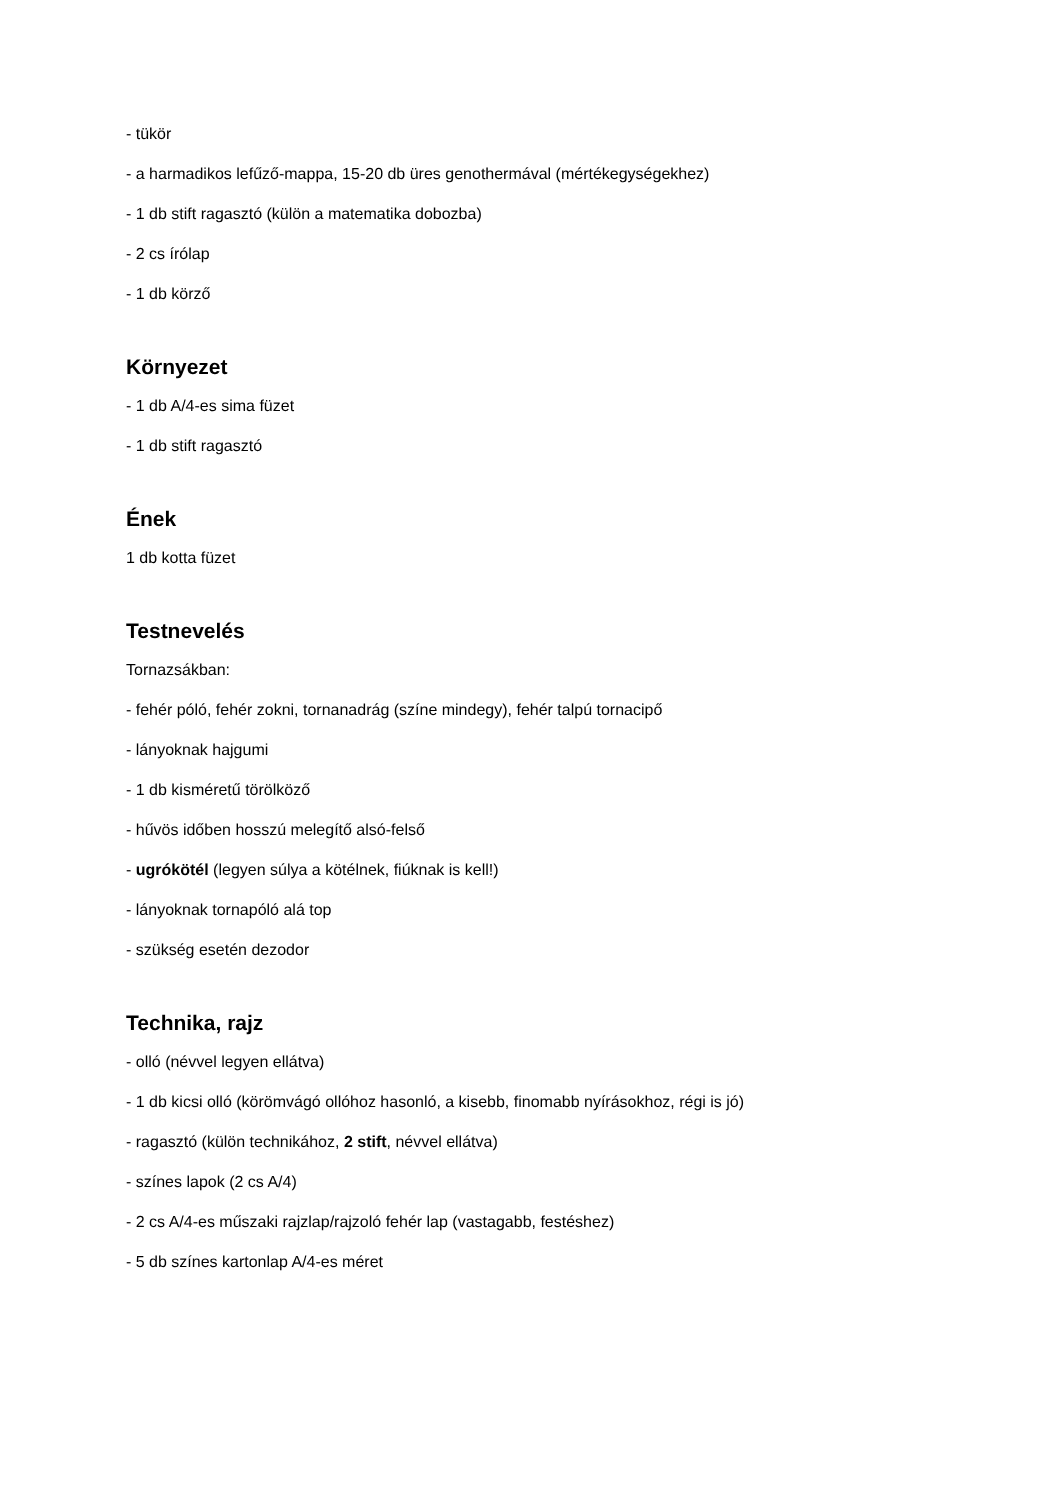- tükör
- a harmadikos lefűző-mappa, 15-20 db üres genothermával (mértékegységekhez)
- 1 db stift ragasztó (külön a matematika dobozba)
- 2 cs írólap
- 1 db körző
Környezet
- 1 db A/4-es sima füzet
- 1 db stift ragasztó
Ének
1 db kotta füzet
Testnevelés
Tornazsákban:
- fehér póló, fehér zokni, tornanadrág (színe mindegy), fehér talpú tornacipő
- lányoknak hajgumi
- 1 db kisméretű törölköző
- hűvös időben hosszú melegítő alsó-felső
- ugrókötél (legyen súlya a kötélnek, fiúknak is kell!)
- lányoknak tornapóló alá top
- szükség esetén dezodor
Technika, rajz
- olló (névvel legyen ellátva)
- 1 db kicsi olló (körömvágó ollóhoz hasonló, a kisebb, finomabb nyírásokhoz, régi is jó)
- ragasztó (külön technikához, 2 stift, névvel ellátva)
- színes lapok (2 cs A/4)
- 2 cs A/4-es műszaki rajzlap/rajzoló fehér lap (vastagabb, festéshez)
- 5 db színes kartonlap A/4-es méret